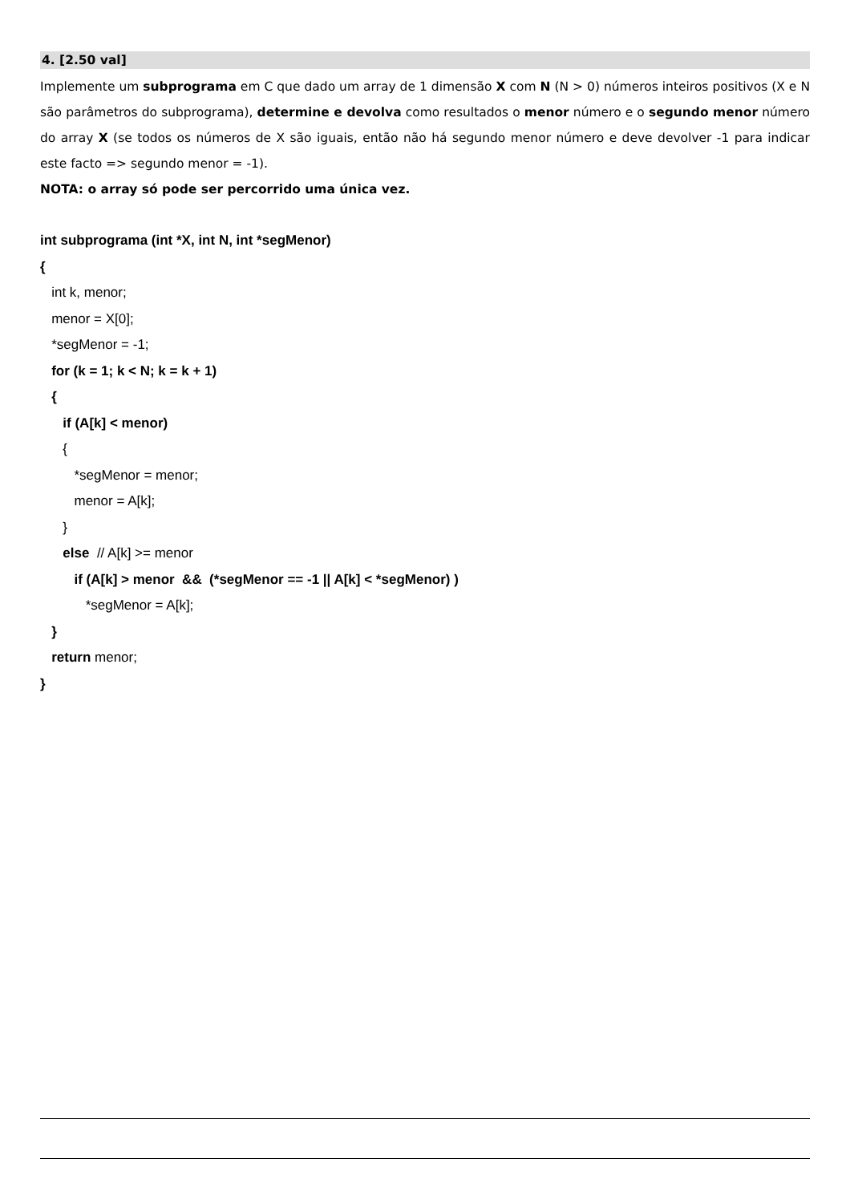4. [2.50 val]
Implemente um subprograma em C que dado um array de 1 dimensão X com N (N > 0) números inteiros positivos (X e N são parâmetros do subprograma), determine e devolva como resultados o menor número e o segundo menor número do array X (se todos os números de X são iguais, então não há segundo menor número e deve devolver -1 para indicar este facto => segundo menor = -1).
NOTA: o array só pode ser percorrido uma única vez.
int subprograma (int *X, int N, int *segMenor)
{
int k, menor;
menor = X[0];
*segMenor = -1;
for (k = 1; k < N; k = k + 1)
{
if (A[k] < menor)
{
*segMenor = menor;
menor = A[k];
}
else // A[k] >= menor
if (A[k] > menor && (*segMenor == -1 || A[k] < *segMenor) )
*segMenor = A[k];
}
return menor;
}